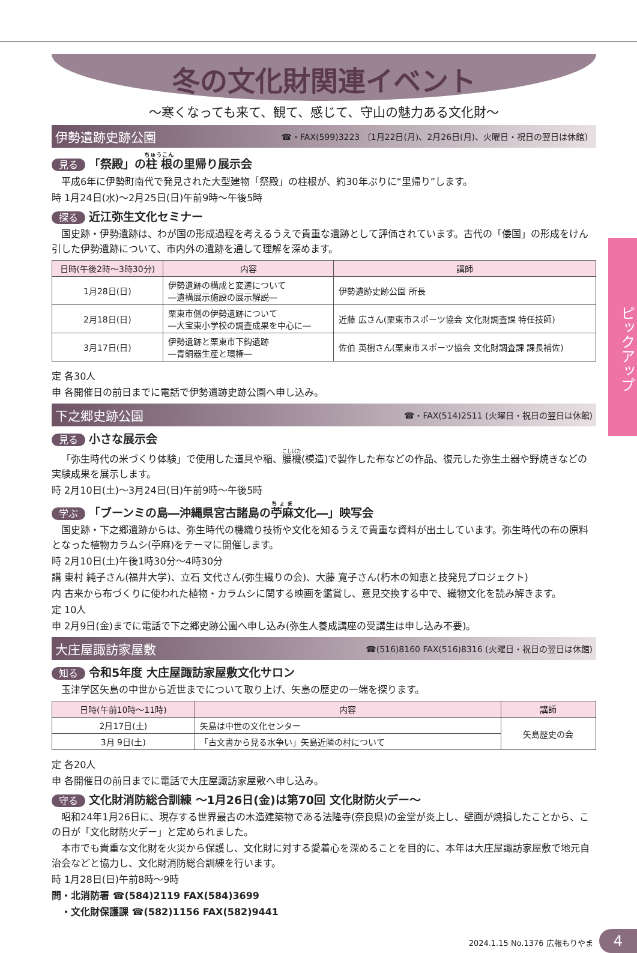ピックアップ
冬の文化財関連イベント
～寒くなっても来て、観て、感じて、守山の魅力ある文化財～
伊勢遺跡史跡公園 ☎・FAX(599)3223 〔1月22日(月)、2月26日(月)、火曜日・祝日の翌日は休館〕
見る 「祭殿」の柱根の里帰り展示会
平成6年に伊勢町南代で発見された大型建物「祭殿」の柱根が、約30年ぶりに“里帰り”します。
時 1月24日(水)～2月25日(日)午前9時～午後5時
探る 近江弥生文化セミナー
国史跡・伊勢遺跡は、わが国の形成過程を考えるうえで貴重な遺跡として評価されています。古代の「倭国」の形成をけん引した伊勢遺跡について、市内外の遺跡を通して理解を深めます。
| 日時(午後2時～3時30分) | 内容 | 講師 |
| --- | --- | --- |
| 1月28日(日) | 伊勢遺跡の構成と変遷について ―遺構展示施設の展示解説― | 伊勢遺跡史跡公園 所長 |
| 2月18日(日) | 栗東市側の伊勢遺跡について ―大宝東小学校の調査成果を中心に― | 近藤 広さん(栗東市スポーツ協会 文化財調査課 特任技師) |
| 3月17日(日) | 伊勢遺跡と栗東市下鈎遺跡 ―青銅器生産と環権― | 佐伯 英樹さん(栗東市スポーツ協会 文化財調査課 課長補佐) |
定 各30人
申 各開催日の前日までに電話で伊勢遺跡史跡公園へ申し込み。
下之郷史跡公園 ☎・FAX(514)2511 (火曜日・祝日の翌日は休館)
見る 小さな展示会
「弥生時代の米づくり体験」で使用した道具や稲、腰機(模造)で製作した布などの作品、復元した弥生土器や野焼きなどの実験成果を展示します。
時 2月10日(土)～3月24日(日)午前9時～午後5時
学ぶ 「ブーンミの島―沖縄県宮古諸島の苧麻文化―」映写会
国史跡・下之郷遺跡からは、弥生時代の機織り技術や文化を知るうえで貴重な資料が出土しています。弥生時代の布の原料となった植物カラムシ(苧麻)をテーマに開催します。
時 2月10日(土)午後1時30分～4時30分
講 東村 純子さん(福井大学)、立石 文代さん(弥生織りの会)、大藤 寛子さん(朽木の知恵と技発見プロジェクト)
内 古来から布づくりに使われた植物・カラムシに関する映画を鑑賞し、意見交換する中で、織物文化を読み解きます。
定 10人
申 2月9日(金)までに電話で下之郷史跡公園へ申し込み(弥生人養成講座の受講生は申し込み不要)。
大庄屋諏訪家屋敷 ☎(516)8160 FAX(516)8316 (火曜日・祝日の翌日は休館)
知る 令和5年度 大庄屋諏訪家屋敷文化サロン
玉津学区矢島の中世から近世までについて取り上げ、矢島の歴史の一端を探ります。
| 日時(午前10時～11時) | 内容 | 講師 |
| --- | --- | --- |
| 2月17日(土) | 矢島は中世の文化センター | 矢島歴史の会 |
| 3月 9日(土) | 「古文書から見る水争い」矢島近隣の村について | |
定 各20人
申 各開催日の前日までに電話で大庄屋諏訪家屋敷へ申し込み。
守る 文化財消防総合訓練 ～1月26日(金)は第70回 文化財防火デー～
昭和24年1月26日に、現存する世界最古の木造建築物である法隆寺(奈良県)の金堂が炎上し、壁画が焼損したことから、この日が「文化財防火デー」と定められました。
本市でも貴重な文化財を火災から保護し、文化財に対する愛着心を深めることを目的に、本年は大庄屋諏訪家屋敷で地元自治会などと協力し、文化財消防総合訓練を行います。
時 1月28日(日)午前8時～9時
問・北消防署 ☎(584)2119 FAX(584)3699
　・文化財保護課 ☎(582)1156 FAX(582)9441
2024.1.15 No.1376 広報もりやま 4